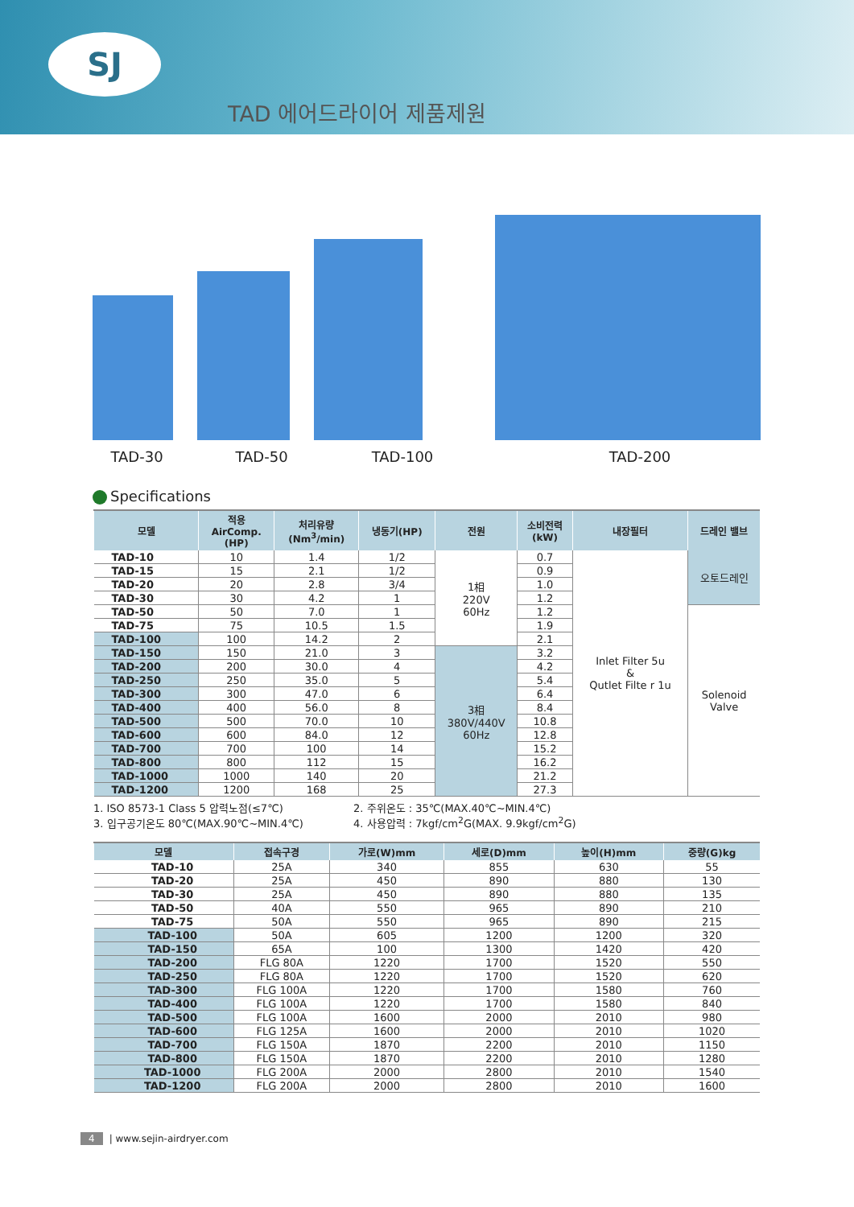SJ
TAD 에어드라이어 제품제원
TAD-30 TAD-50 TAD-100 TAD-200
Specifications
| 모델 | 적용 AirComp. (HP) | 처리유량 (Nm<sup>3</sup>/min) | 냉동기(HP) | 전원 | 소비전력 (kW) | 내장필터 | 드레인 밸브 |
| --- | --- | --- | --- | --- | --- | --- | --- |
| TAD-10 | 10 | 1.4 | 1/2 | 1相 220V 60Hz | 0.7 | Inlet Filter 5u & Qutlet Filte r 1u | 오토드레인 |
| TAD-15 | 15 | 2.1 | 1/2 | | 0.9 | | |
| TAD-20 | 20 | 2.8 | 3/4 | | 1.0 | | |
| TAD-30 | 30 | 4.2 | 1 | | 1.2 | | |
| TAD-50 | 50 | 7.0 | 1 | | 1.2 | | Solenoid Valve |
| TAD-75 | 75 | 10.5 | 1.5 | | 1.9 | | |
| TAD-100 | 100 | 14.2 | 2 | | 2.1 | | |
| TAD-150 | 150 | 21.0 | 3 | 3相 380V/440V 60Hz | 3.2 | | |
| TAD-200 | 200 | 30.0 | 4 | | 4.2 | | |
| TAD-250 | 250 | 35.0 | 5 | | 5.4 | | |
| TAD-300 | 300 | 47.0 | 6 | | 6.4 | | |
| TAD-400 | 400 | 56.0 | 8 | | 8.4 | | |
| TAD-500 | 500 | 70.0 | 10 | | 10.8 | | |
| TAD-600 | 600 | 84.0 | 12 | | 12.8 | | |
| TAD-700 | 700 | 100 | 14 | | 15.2 | | |
| TAD-800 | 800 | 112 | 15 | | 16.2 | | |
| TAD-1000 | 1000 | 140 | 20 | | 21.2 | | |
| TAD-1200 | 1200 | 168 | 25 | | 27.3 | | |
1. ISO 8573-1 Class 5 압력노점(≤7℃)
2. 주위온도 : 35℃(MAX.40℃~MIN.4℃)
3. 입구공기온도 80℃(MAX.90℃~MIN.4℃)
4. 사용압력 : 7kgf/cm<sup>2</sup>G(MAX. 9.9kgf/cm<sup>2</sup>G)
| 모델 | 접속구경 | 가로(W)mm | 세로(D)mm | 높이(H)mm | 중량(G)kg |
| --- | --- | --- | --- | --- | --- |
| TAD-10 | 25A | 340 | 855 | 630 | 55 |
| TAD-20 | 25A | 450 | 890 | 880 | 130 |
| TAD-30 | 25A | 450 | 890 | 880 | 135 |
| TAD-50 | 40A | 550 | 965 | 890 | 210 |
| TAD-75 | 50A | 550 | 965 | 890 | 215 |
| TAD-100 | 50A | 605 | 1200 | 1200 | 320 |
| TAD-150 | 65A | 100 | 1300 | 1420 | 420 |
| TAD-200 | FLG 80A | 1220 | 1700 | 1520 | 550 |
| TAD-250 | FLG 80A | 1220 | 1700 | 1520 | 620 |
| TAD-300 | FLG 100A | 1220 | 1700 | 1580 | 760 |
| TAD-400 | FLG 100A | 1220 | 1700 | 1580 | 840 |
| TAD-500 | FLG 100A | 1600 | 2000 | 2010 | 980 |
| TAD-600 | FLG 125A | 1600 | 2000 | 2010 | 1020 |
| TAD-700 | FLG 150A | 1870 | 2200 | 2010 | 1150 |
| TAD-800 | FLG 150A | 1870 | 2200 | 2010 | 1280 |
| TAD-1000 | FLG 200A | 2000 | 2800 | 2010 | 1540 |
| TAD-1200 | FLG 200A | 2000 | 2800 | 2010 | 1600 |
4 | www.sejin-airdryer.com